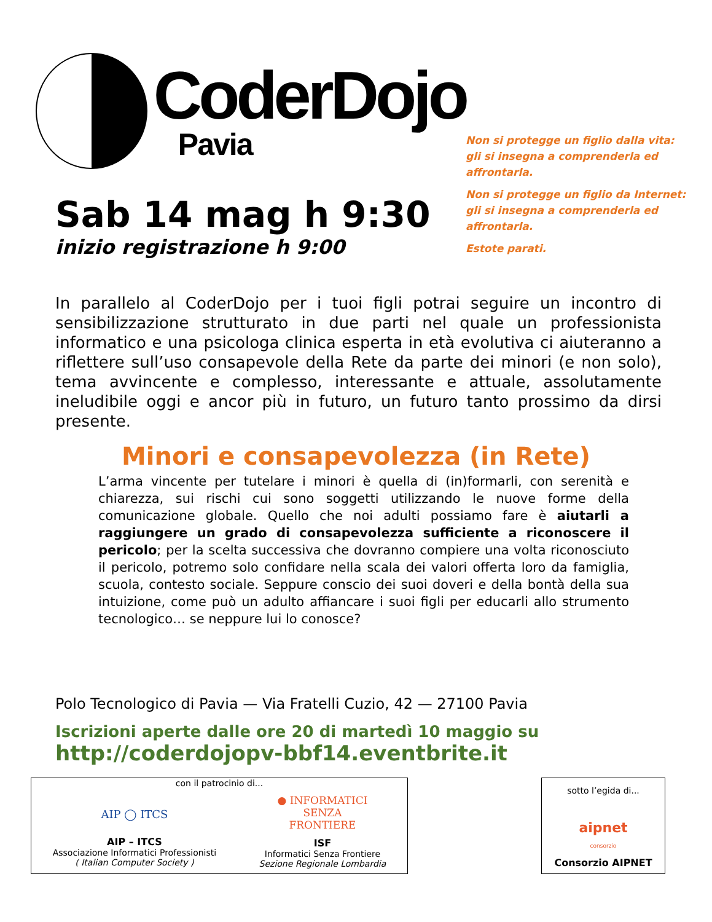CoderDojo
Pavia
Sab 14 mag h 9:30
inizio registrazione h 9:00
Non si protegge un figlio dalla vita:
gli si insegna a comprenderla ed affrontarla.
Non si protegge un figlio da Internet:
gli si insegna a comprenderla ed affrontarla.
Estote parati.
In parallelo al CoderDojo per i tuoi figli potrai seguire un incontro di sensibilizzazione strutturato in due parti nel quale un professionista informatico e una psicologa clinica esperta in età evolutiva ci aiuteranno a riflettere sull’uso consapevole della Rete da parte dei minori (e non solo), tema avvincente e complesso, interessante e attuale, assolutamente ineludibile oggi e ancor più in futuro, un futuro tanto prossimo da dirsi presente.
Minori e consapevolezza (in Rete)
L’arma vincente per tutelare i minori è quella di (in)formarli, con serenità e chiarezza, sui rischi cui sono soggetti utilizzando le nuove forme della comunicazione globale. Quello che noi adulti possiamo fare è aiutarli a raggiungere un grado di consapevolezza sufficiente a riconoscere il pericolo; per la scelta successiva che dovranno compiere una volta riconosciuto il pericolo, potremo solo confidare nella scala dei valori offerta loro da famiglia, scuola, contesto sociale. Seppure conscio dei suoi doveri e della bontà della sua intuizione, come può un adulto affiancare i suoi figli per educarli allo strumento tecnologico… se neppure lui lo conosce?
Polo Tecnologico di Pavia — Via Fratelli Cuzio, 42 — 27100 Pavia
Iscrizioni aperte dalle ore 20 di martedì 10 maggio su
http://coderdojopv-bbf14.eventbrite.it
con il patrocinio di...
AIP ◯ ITCS
AIP – ITCS
Associazione Informatici Professionisti
( Italian Computer Society )
● INFORMATICI
SENZA
FRONTIERE
ISF
Informatici Senza Frontiere
Sezione Regionale Lombardia
sotto l’egida di...
aipnet
consorzio
Consorzio AIPNET